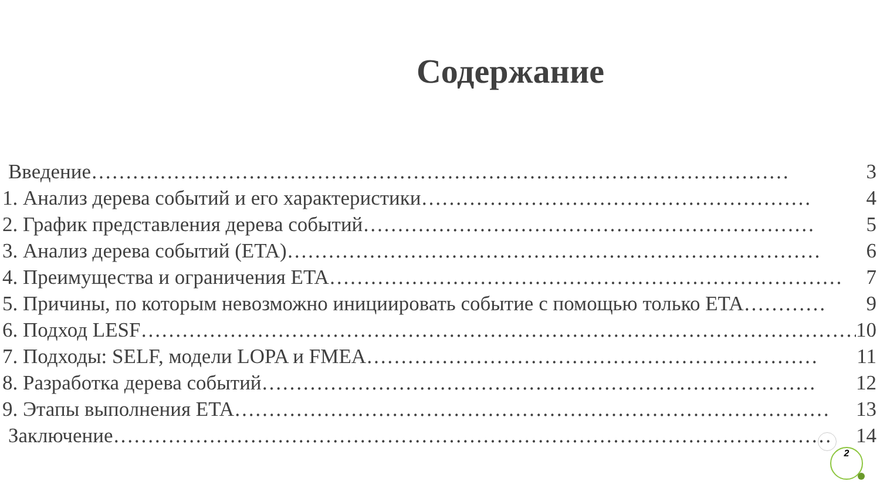Содержание
Введение ………………………………………………………………………………………… 3
1. Анализ дерева событий и его характеристики ………………………………………………… 4
2. График представления дерева событий ………………………………………………………… 5
3. Анализ дерева событий (ETA) …………………………………………………………………… 6
4. Преимущества и ограничения ETA ………………………………………………………………… 7
5. Причины, по которым невозможно инициировать событие с помощью только ETA ………… 9
6. Подход LESF …………………………………………………………………………………………… 10
7. Подходы: SELF, модели LOPA и FMEA ………………………………………………………… 11
8. Разработка дерева событий ……………………………………………………………………… 12
9. Этапы выполнения ETA …………………………………………………………………………… 13
Заключение …………………………………………………………………………………………… 14
2